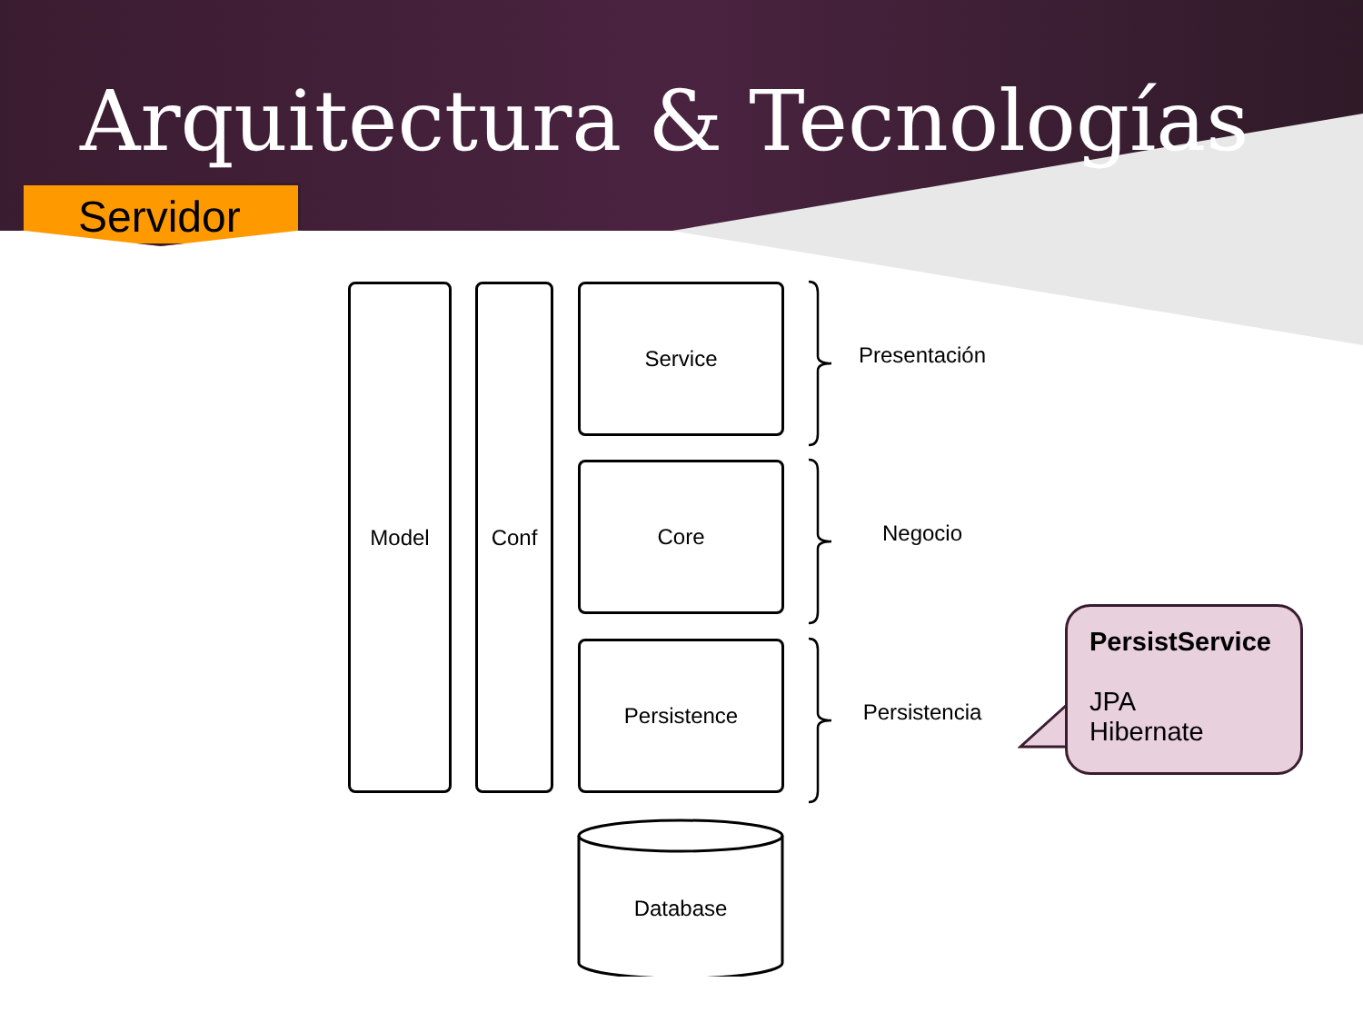Arquitectura & Tecnologías
Servidor
Model Conf Service
Core
Persistence
Database
Presentación
Negocio
Persistencia
PersistService
JPA
Hibernate